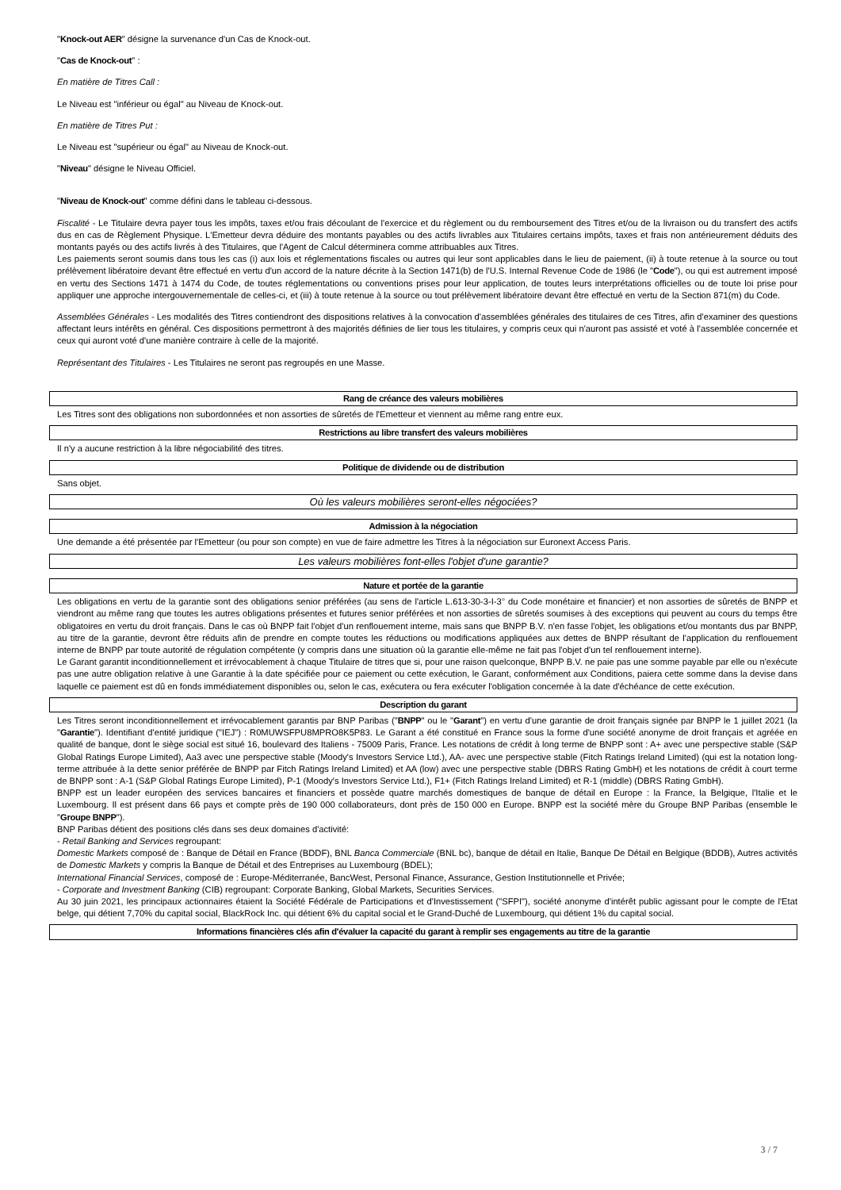"Knock-out AER" désigne la survenance d'un Cas de Knock-out.
"Cas de Knock-out" :
En matière de Titres Call :
Le Niveau est "inférieur ou égal" au Niveau de Knock-out.
En matière de Titres Put :
Le Niveau est "supérieur ou égal" au Niveau de Knock-out.
"Niveau" désigne le Niveau Officiel.
"Niveau de Knock-out" comme défini dans le tableau ci-dessous.
Fiscalité - Le Titulaire devra payer tous les impôts, taxes et/ou frais découlant de l'exercice et du règlement ou du remboursement des Titres et/ou de la livraison ou du transfert des actifs dus en cas de Règlement Physique. L'Emetteur devra déduire des montants payables ou des actifs livrables aux Titulaires certains impôts, taxes et frais non antérieurement déduits des montants payés ou des actifs livrés à des Titulaires, que l'Agent de Calcul déterminera comme attribuables aux Titres.
Les paiements seront soumis dans tous les cas (i) aux lois et réglementations fiscales ou autres qui leur sont applicables dans le lieu de paiement, (ii) à toute retenue à la source ou tout prélèvement libératoire devant être effectué en vertu d'un accord de la nature décrite à la Section 1471(b) de l'U.S. Internal Revenue Code de 1986 (le "Code"), ou qui est autrement imposé en vertu des Sections 1471 à 1474 du Code, de toutes réglementations ou conventions prises pour leur application, de toutes leurs interprétations officielles ou de toute loi prise pour appliquer une approche intergouvernementale de celles-ci, et (iii) à toute retenue à la source ou tout prélèvement libératoire devant être effectué en vertu de la Section 871(m) du Code.
Assemblées Générales - Les modalités des Titres contiendront des dispositions relatives à la convocation d'assemblées générales des titulaires de ces Titres, afin d'examiner des questions affectant leurs intérêts en général. Ces dispositions permettront à des majorités définies de lier tous les titulaires, y compris ceux qui n'auront pas assisté et voté à l'assemblée concernée et ceux qui auront voté d'une manière contraire à celle de la majorité.
Représentant des Titulaires - Les Titulaires ne seront pas regroupés en une Masse.
Rang de créance des valeurs mobilières
Les Titres sont des obligations non subordonnées et non assorties de sûretés de l'Emetteur et viennent au même rang entre eux.
Restrictions au libre transfert des valeurs mobilières
Il n'y a aucune restriction à la libre négociabilité des titres.
Politique de dividende ou de distribution
Sans objet.
Où les valeurs mobilières seront-elles négociées?
Admission à la négociation
Une demande a été présentée par l'Emetteur (ou pour son compte) en vue de faire admettre les Titres à la négociation sur Euronext Access Paris.
Les valeurs mobilières font-elles l'objet d'une garantie?
Nature et portée de la garantie
Les obligations en vertu de la garantie sont des obligations senior préférées (au sens de l'article L.613-30-3-I-3° du Code monétaire et financier) et non assorties de sûretés de BNPP et viendront au même rang que toutes les autres obligations présentes et futures senior préférées et non assorties de sûretés soumises à des exceptions qui peuvent au cours du temps être obligatoires en vertu du droit français. Dans le cas où BNPP fait l'objet d'un renflouement interne, mais sans que BNPP B.V. n'en fasse l'objet, les obligations et/ou montants dus par BNPP, au titre de la garantie, devront être réduits afin de prendre en compte toutes les réductions ou modifications appliquées aux dettes de BNPP résultant de l'application du renflouement interne de BNPP par toute autorité de régulation compétente (y compris dans une situation où la garantie elle-même ne fait pas l'objet d'un tel renflouement interne).
Le Garant garantit inconditionnellement et irrévocablement à chaque Titulaire de titres que si, pour une raison quelconque, BNPP B.V. ne paie pas une somme payable par elle ou n'exécute pas une autre obligation relative à une Garantie à la date spécifiée pour ce paiement ou cette exécution, le Garant, conformément aux Conditions, paiera cette somme dans la devise dans laquelle ce paiement est dû en fonds immédiatement disponibles ou, selon le cas, exécutera ou fera exécuter l'obligation concernée à la date d'échéance de cette exécution.
Description du garant
Les Titres seront inconditionnellement et irrévocablement garantis par BNP Paribas ("BNPP" ou le "Garant") en vertu d'une garantie de droit français signée par BNPP le 1 juillet 2021 (la "Garantie"). Identifiant d'entité juridique ("IEJ") : R0MUWSFPU8MPRO8K5P83. Le Garant a été constitué en France sous la forme d'une société anonyme de droit français et agréée en qualité de banque, dont le siège social est situé 16, boulevard des Italiens - 75009 Paris, France. Les notations de crédit à long terme de BNPP sont : A+ avec une perspective stable (S&P Global Ratings Europe Limited), Aa3 avec une perspective stable (Moody's Investors Service Ltd.), AA- avec une perspective stable (Fitch Ratings Ireland Limited) (qui est la notation long-terme attribuée à la dette senior préférée de BNPP par Fitch Ratings Ireland Limited) et AA (low) avec une perspective stable (DBRS Rating GmbH) et les notations de crédit à court terme de BNPP sont : A-1 (S&P Global Ratings Europe Limited), P-1 (Moody's Investors Service Ltd.), F1+ (Fitch Ratings Ireland Limited) et R-1 (middle) (DBRS Rating GmbH).
BNPP est un leader européen des services bancaires et financiers et possède quatre marchés domestiques de banque de détail en Europe : la France, la Belgique, l'Italie et le Luxembourg. Il est présent dans 66 pays et compte près de 190 000 collaborateurs, dont près de 150 000 en Europe. BNPP est la société mère du Groupe BNP Paribas (ensemble le "Groupe BNPP").
BNP Paribas détient des positions clés dans ses deux domaines d'activité:
- Retail Banking and Services regroupant:
Domestic Markets composé de : Banque de Détail en France (BDDF), BNL Banca Commerciale (BNL bc), banque de détail en Italie, Banque De Détail en Belgique (BDDB), Autres activités de Domestic Markets y compris la Banque de Détail et des Entreprises au Luxembourg (BDEL);
International Financial Services, composé de : Europe-Méditerranée, BancWest, Personal Finance, Assurance, Gestion Institutionnelle et Privée;
- Corporate and Investment Banking (CIB) regroupant: Corporate Banking, Global Markets, Securities Services.
Au 30 juin 2021, les principaux actionnaires étaient la Société Fédérale de Participations et d'Investissement ("SFPI"), société anonyme d'intérêt public agissant pour le compte de l'Etat belge, qui détient 7,70% du capital social, BlackRock Inc. qui détient 6% du capital social et le Grand-Duché de Luxembourg, qui détient 1% du capital social.
Informations financières clés afin d'évaluer la capacité du garant à remplir ses engagements au titre de la garantie
3 / 7